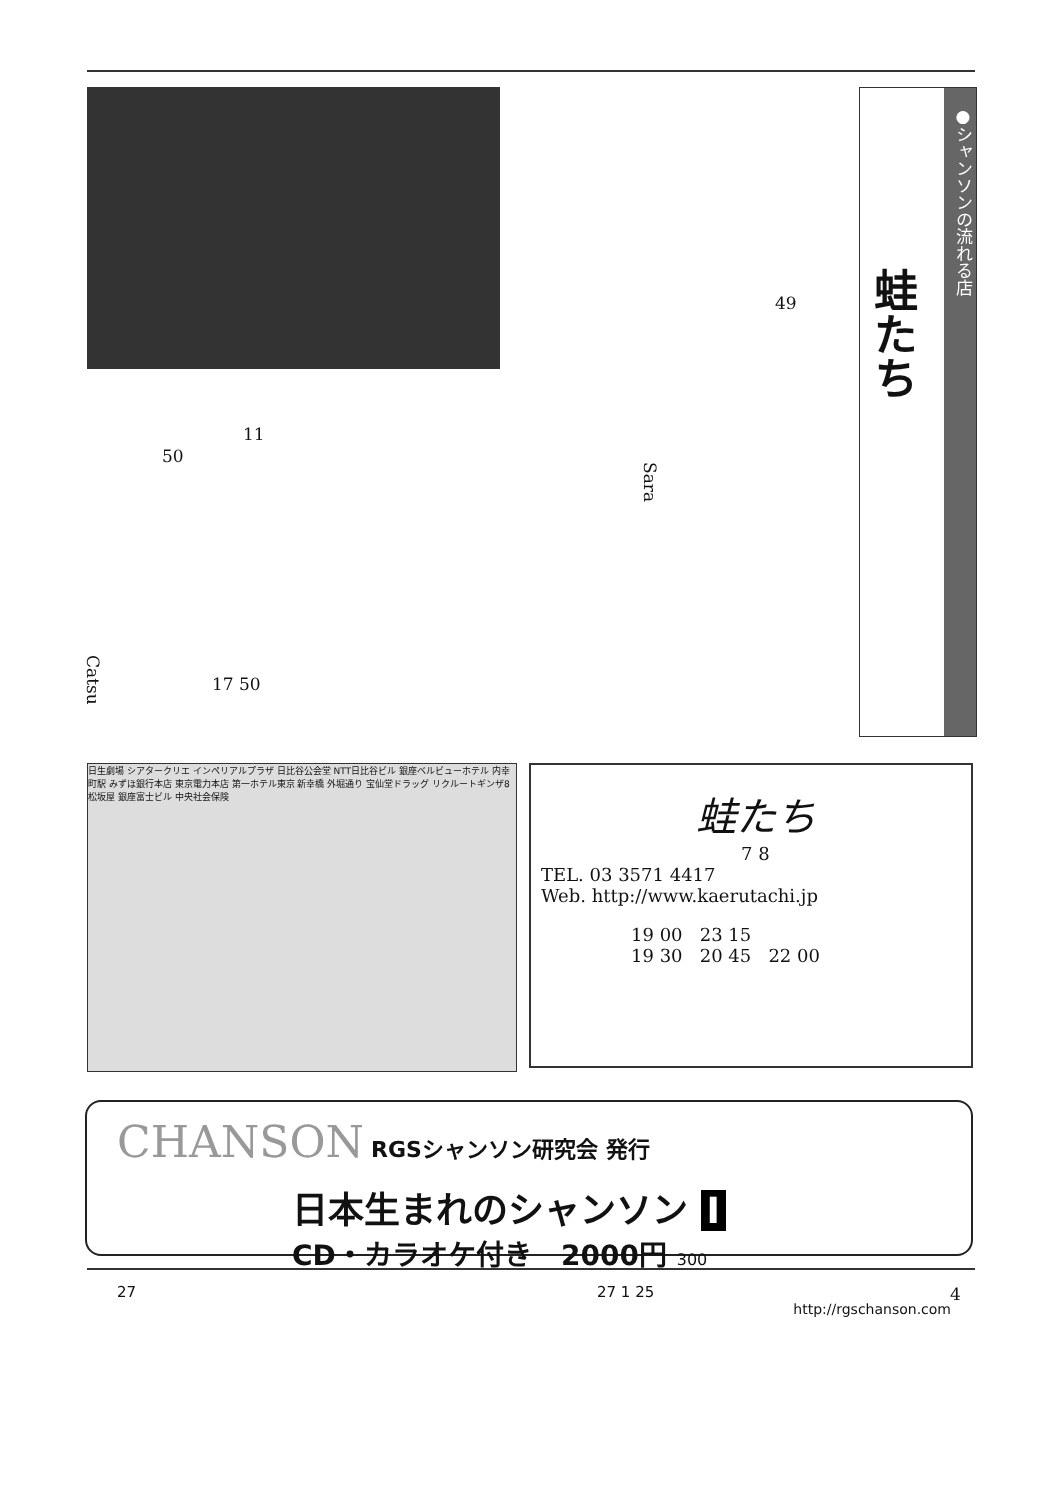蛙たち
●シャンソンの流れる店
49
11
50
Sara
Catsu
17 50
日生劇場 シアタークリエ インペリアルプラザ 日比谷公会堂 NTT日比谷ビル 銀座ベルビューホテル 内幸町駅 みずほ銀行本店 東京電力本店 第一ホテル東京 新幸橋 外堀通り 宝仙堂ドラッグ リクルートギンザ8 松坂屋 銀座富士ビル 中央社会保険
蛙たち
7 8
TEL. 03 3571 4417
Web. http://www.kaerutachi.jp
19 00 23 15
19 30 20 45 22 00
CHANSON RGSシャンソン研究会 発行
日本生まれのシャンソン I
CD・カラオケ付き 2000円 300
27 27 1 25
http://rgschanson.com
4